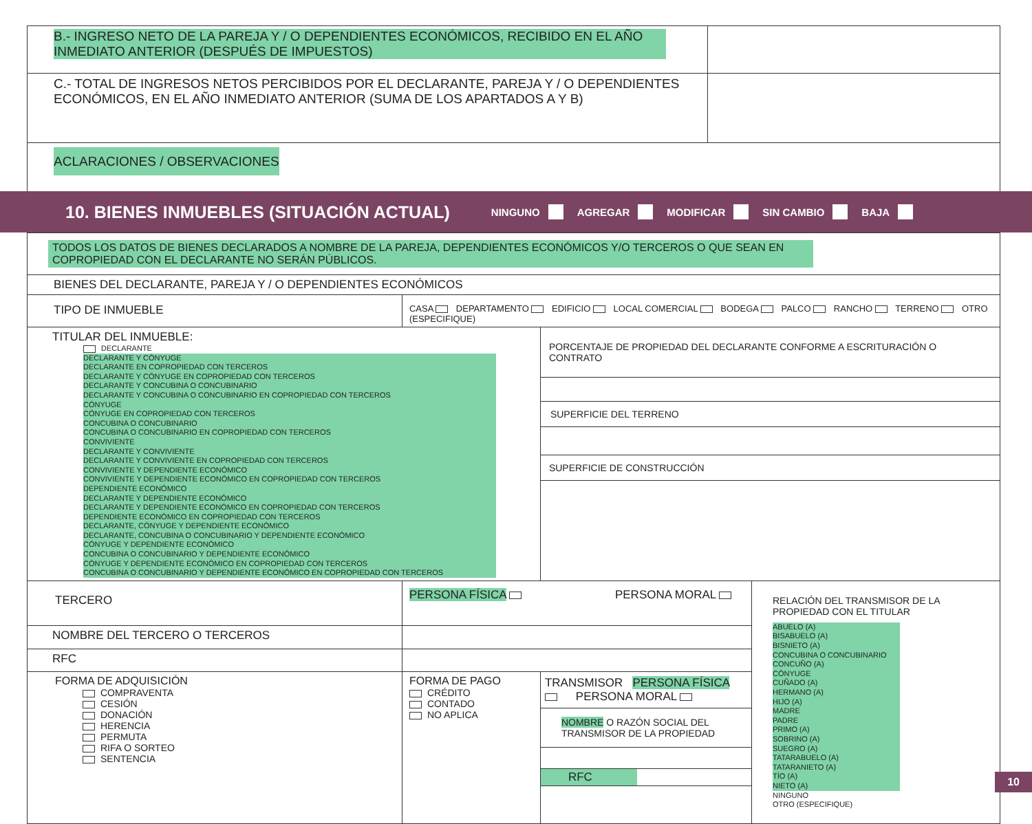| B.- INGRESO NETO DE LA PAREJA Y / O DEPENDIENTES ECONÓMICOS, RECIBIDO EN EL AÑO INMEDIATO ANTERIOR (DESPUÉS DE IMPUESTOS) | |
| C.- TOTAL DE INGRESOS NETOS PERCIBIDOS POR EL DECLARANTE, PAREJA Y / O DEPENDIENTES ECONÓMICOS, EN EL AÑO INMEDIATO ANTERIOR (SUMA DE LOS APARTADOS A Y B) | |
| ACLARACIONES / OBSERVACIONES | |
10. BIENES INMUEBLES (SITUACIÓN ACTUAL)
NINGUNO AGREGAR MODIFICAR SIN CAMBIO BAJA
| TODOS LOS DATOS DE BIENES DECLARADOS A NOMBRE DE LA PAREJA, DEPENDIENTES ECONÓMICOS Y/O TERCEROS O QUE SEAN EN COPROPIEDAD CON EL DECLARANTE NO SERÁN PÚBLICOS. | | | |
| BIENES DEL DECLARANTE, PAREJA Y / O DEPENDIENTES ECONÓMICOS | | | |
| TIPO DE INMUEBLE | CASA DEPARTAMENTO EDIFICIO LOCAL COMERCIAL BODEGA PALCO RANCHO TERRENO OTRO (ESPECIFIQUE) | | |
| TITULAR DEL INMUEBLE: DECLARANTE DECLARANTE Y CÓNYUGE DECLARANTE EN COPROPIEDAD CON TERCEROS DECLARANTE Y CÓNYUGE EN COPROPIEDAD CON TERCEROS DECLARANTE Y CONCUBINA O CONCUBINARIO DECLARANTE Y CONCUBINA O CONCUBINARIO EN COPROPIEDAD CON TERCEROS CÓNYUGE CÓNYUGE EN COPROPIEDAD CON TERCEROS CONCUBINA O CONCUBINARIO CONCUBINA O CONCUBINARIO EN COPROPIEDAD CON TERCEROS CONVIVIENTE DECLARANTE Y CONVIVIENTE DECLARANTE Y CONVIVIENTE EN COPROPIEDAD CON TERCEROS CONVIVIENTE Y DEPENDIENTE ECONÓMICO CONVIVIENTE Y DEPENDIENTE ECONÓMICO EN COPROPIEDAD CON TERCEROS DEPENDIENTE ECONÓMICO DECLARANTE Y DEPENDIENTE ECONÓMICO DECLARANTE Y DEPENDIENTE ECONÓMICO EN COPROPIEDAD CON TERCEROS DEPENDIENTE ECONÓMICO EN COPROPIEDAD CON TERCEROS DECLARANTE, CÓNYUGE Y DEPENDIENTE ECONÓMICO DECLARANTE, CONCUBINA O CONCUBINARIO Y DEPENDIENTE ECONÓMICO CÓNYUGE Y DEPENDIENTE ECONÓMICO CONCUBINA O CONCUBINARIO Y DEPENDIENTE ECONÓMICO CÓNYUGE Y DEPENDIENTE ECONÓMICO EN COPROPIEDAD CON TERCEROS CONCUBINA O CONCUBINARIO Y DEPENDIENTE ECONÓMICO EN COPROPIEDAD CON TERCEROS | | PORCENTAJE DE PROPIEDAD DEL DECLARANTE CONFORME A ESCRITURACIÓN O CONTRATO SUPERFICIE DEL TERRENO SUPERFICIE DE CONSTRUCCIÓN | |
| TERCERO | PERSONA FÍSICA PERSONA MORAL | | RELACIÓN DEL TRANSMISOR DE LA PROPIEDAD CON EL TITULAR ABUELO (A) BISABUELO (A) BISNIETO (A) CONCUBINA O CONCUBINARIO CONCUÑO (A) CÓNYUGE CUÑADO (A) HERMANO (A) HIJO (A) MADRE PADRE PRIMO (A) SOBRINO (A) SUEGRO (A) TATARABUELO (A) TATARANIETO (A) TÍO (A) NIETO (A) NINGUNO OTRO (ESPECIFIQUE) |
| NOMBRE DEL TERCERO O TERCEROS | | | |
| RFC | | | |
| FORMA DE ADQUISICIÓN COMPRAVENTA CESIÓN DONACIÓN HERENCIA PERMUTA RIFA O SORTEO SENTENCIA | FORMA DE PAGO CRÉDITO CONTADO NO APLICA | TRANSMISOR PERSONA FÍSICA PERSONA MORAL NOMBRE O RAZÓN SOCIAL DEL TRANSMISOR DE LA PROPIEDAD RFC | |
10